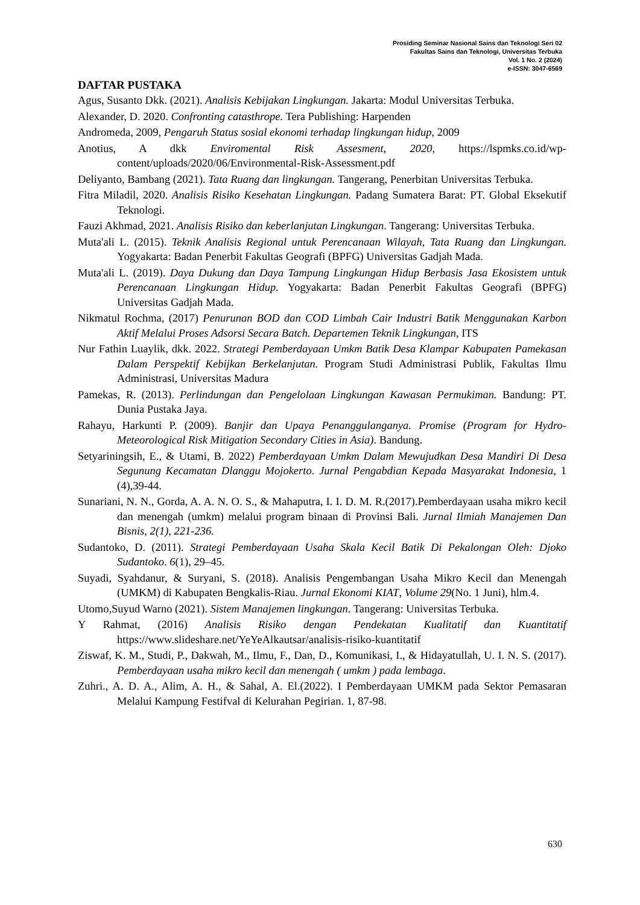Prosiding Seminar Nasional Sains dan Teknologi Seri 02
Fakultas Sains dan Teknologi, Universitas Terbuka
Vol. 1 No. 2 (2024)
e-ISSN: 3047-6569
DAFTAR PUSTAKA
Agus, Susanto Dkk. (2021). Analisis Kebijakan Lingkungan. Jakarta: Modul Universitas Terbuka.
Alexander, D. 2020. Confronting catasthrope. Tera Publishing: Harpenden
Andromeda, 2009, Pengaruh Status sosial ekonomi terhadap lingkungan hidup, 2009
Anotius, A dkk Enviromental Risk Assesment, 2020, https://lspmks.co.id/wp-content/uploads/2020/06/Environmental-Risk-Assessment.pdf
Deliyanto, Bambang (2021). Tata Ruang dan lingkungan. Tangerang, Penerbitan Universitas Terbuka.
Fitra Miladil, 2020. Analisis Risiko Kesehatan Lingkungan. Padang Sumatera Barat: PT. Global Eksekutif Teknologi.
Fauzi Akhmad, 2021. Analisis Risiko dan keberlanjutan Lingkungan. Tangerang: Universitas Terbuka.
Muta'ali L. (2015). Teknik Analisis Regional untuk Perencanaan Wilayah, Tata Ruang dan Lingkungan. Yogyakarta: Badan Penerbit Fakultas Geografi (BPFG) Universitas Gadjah Mada.
Muta'ali L. (2019). Daya Dukung dan Daya Tampung Lingkungan Hidup Berbasis Jasa Ekosistem untuk Perencanaan Lingkungan Hidup. Yogyakarta: Badan Penerbit Fakultas Geografi (BPFG) Universitas Gadjah Mada.
Nikmatul Rochma, (2017) Penurunan BOD dan COD Limbah Cair Industri Batik Menggunakan Karbon Aktif Melalui Proses Adsorsi Secara Batch. Departemen Teknik Lingkungan, ITS
Nur Fathin Luaylik, dkk. 2022. Strategi Pemberdayaan Umkm Batik Desa Klampar Kabupaten Pamekasan Dalam Perspektif Kebijkan Berkelanjutan. Program Studi Administrasi Publik, Fakultas Ilmu Administrasi, Universitas Madura
Pamekas, R. (2013). Perlindungan dan Pengelolaan Lingkungan Kawasan Permukiman. Bandung: PT. Dunia Pustaka Jaya.
Rahayu, Harkunti P. (2009). Banjir dan Upaya Penanggulanganya. Promise (Program for Hydro-Meteorological Risk Mitigation Secondary Cities in Asia). Bandung.
Setyariningsih, E., & Utami, B. 2022) Pemberdayaan Umkm Dalam Mewujudkan Desa Mandiri Di Desa Segunung Kecamatan Dlanggu Mojokerto. Jurnal Pengabdian Kepada Masyarakat Indonesia, 1 (4),39-44.
Sunariani, N. N., Gorda, A. A. N. O. S., & Mahaputra, I. I. D. M. R.(2017).Pemberdayaan usaha mikro kecil dan menengah (umkm) melalui program binaan di Provinsi Bali. Jurnal Ilmiah Manajemen Dan Bisnis, 2(1), 221-236.
Sudantoko, D. (2011). Strategi Pemberdayaan Usaha Skala Kecil Batik Di Pekalongan Oleh: Djoko Sudantoko. 6(1), 29–45.
Suyadi, Syahdanur, & Suryani, S. (2018). Analisis Pengembangan Usaha Mikro Kecil dan Menengah (UMKM) di Kabupaten Bengkalis-Riau. Jurnal Ekonomi KIAT, Volume 29(No. 1 Juni), hlm.4.
Utomo,Suyud Warno (2021). Sistem Manajemen lingkungan. Tangerang: Universitas Terbuka.
Y Rahmat, (2016) Analisis Risiko dengan Pendekatan Kualitatif dan Kuantitatif https://www.slideshare.net/YeYeAlkautsar/analisis-risiko-kuantitatif
Ziswaf, K. M., Studi, P., Dakwah, M., Ilmu, F., Dan, D., Komunikasi, I., & Hidayatullah, U. I. N. S. (2017). Pemberdayaan usaha mikro kecil dan menengah ( umkm ) pada lembaga.
Zuhri., A. D. A., Alim, A. H., & Sahal, A. El.(2022). I Pemberdayaan UMKM pada Sektor Pemasaran Melalui Kampung Festifval di Kelurahan Pegirian. 1, 87-98.
630